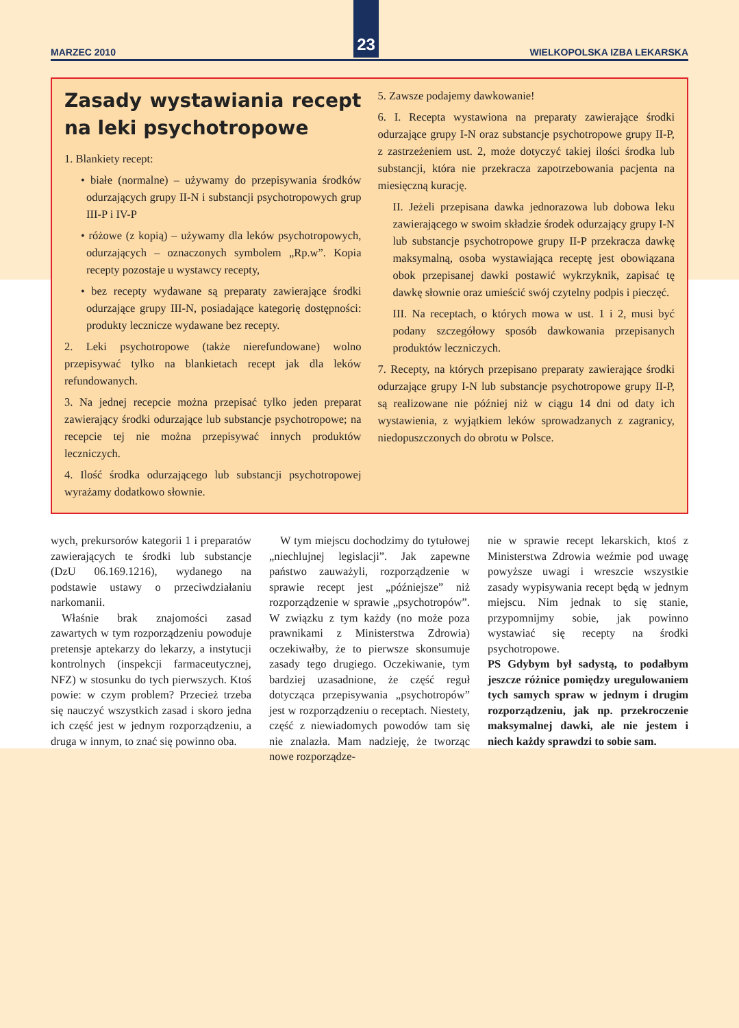MARZEC 2010 23 WIELKOPOLSKA IZBA LEKARSKA
Zasady wystawiania recept na leki psychotropowe
1. Blankiety recept:
• białe (normalne) – używamy do przepisywania środków odurzających grupy II-N i substancji psychotropowych grup III-P i IV-P
• różowe (z kopią) – używamy dla leków psychotropowych, odurzających – oznaczonych symbolem „Rp.w”. Kopia recepty pozostaje u wystawcy recepty,
• bez recepty wydawane są preparaty zawierające środki odurzające grupy III-N, posiadające kategorię dostępności: produkty lecznicze wydawane bez recepty.
2. Leki psychotropowe (także nierefundowane) wolno przepisywać tylko na blankietach recept jak dla leków refundowanych.
3. Na jednej recepcie można przepisać tylko jeden preparat zawierający środki odurzające lub substancje psychotropowe; na recepcie tej nie można przepisywać innych produktów leczniczych.
4. Ilość środka odurzającego lub substancji psychotropowej wyrażamy dodatkowo słownie.
5. Zawsze podajemy dawkowanie!
6. I. Recepta wystawiona na preparaty zawierające środki odurzające grupy I-N oraz substancje psychotropowe grupy II-P, z zastrzeżeniem ust. 2, może dotyczyć takiej ilości środka lub substancji, która nie przekracza zapotrzebowania pacjenta na miesięczną kurację.
II. Jeżeli przepisana dawka jednorazowa lub dobowa leku zawierającego w swoim składzie środek odurzający grupy I-N lub substancje psychotropowe grupy II-P przekracza dawkę maksymalną, osoba wystawiająca receptę jest obowiązana obok przepisanej dawki postawić wykrzyknik, zapisać tę dawkę słownie oraz umieścić swój czytelny podpis i pieczęć.
III. Na receptach, o których mowa w ust. 1 i 2, musi być podany szczegółowy sposób dawkowania przepisanych produktów leczniczych.
7. Recepty, na których przepisano preparaty zawierające środki odurzające grupy I-N lub substancje psychotropowe grupy II-P, są realizowane nie później niż w ciągu 14 dni od daty ich wystawienia, z wyjątkiem leków sprowadzanych z zagranicy, niedopuszczonych do obrotu w Polsce.
wych, prekursorów kategorii 1 i preparatów zawierających te środki lub substancje (DzU 06.169.1216), wydanego na podstawie ustawy o przeciwdziałaniu narkomanii.
Właśnie brak znajomości zasad zawartych w tym rozporządzeniu powoduje pretensje aptekarzy do lekarzy, a instytucji kontrolnych (inspekcji farmaceutycznej, NFZ) w stosunku do tych pierwszych. Ktoś powie: w czym problem? Przecież trzeba się nauczyć wszystkich zasad i skoro jedna ich część jest w jednym rozporządzeniu, a druga w innym, to znać się powinno oba.
W tym miejscu dochodzimy do tytułowej „niechlujnej legislacji”. Jak zapewne państwo zauważyli, rozporządzenie w sprawie recept jest „późniejsze” niż rozporządzenie w sprawie „psychotropów”. W związku z tym każdy (no może poza prawnikami z Ministerstwa Zdrowia) oczekiwałby, że to pierwsze skonsumuje zasady tego drugiego. Oczekiwanie, tym bardziej uzasadnione, że część reguł dotycząca przepisywania „psychotropów” jest w rozporządzeniu o receptach. Niestety, część z niewiadomych powodów tam się nie znalazła. Mam nadzieję, że tworząc nowe rozporządze-
nie w sprawie recept lekarskich, ktoś z Ministerstwa Zdrowia weźmie pod uwagę powyższe uwagi i wreszcie wszystkie zasady wypisywania recept będą w jednym miejscu. Nim jednak to się stanie, przypomnijmy sobie, jak powinno wystawiać się recepty na środki psychotropowe.
PS Gdybym był sadystą, to podałbym jeszcze różnice pomiędzy uregulowaniem tych samych spraw w jednym i drugim rozporządzeniu, jak np. przekroczenie maksymalnej dawki, ale nie jestem i niech każdy sprawdzi to sobie sam.